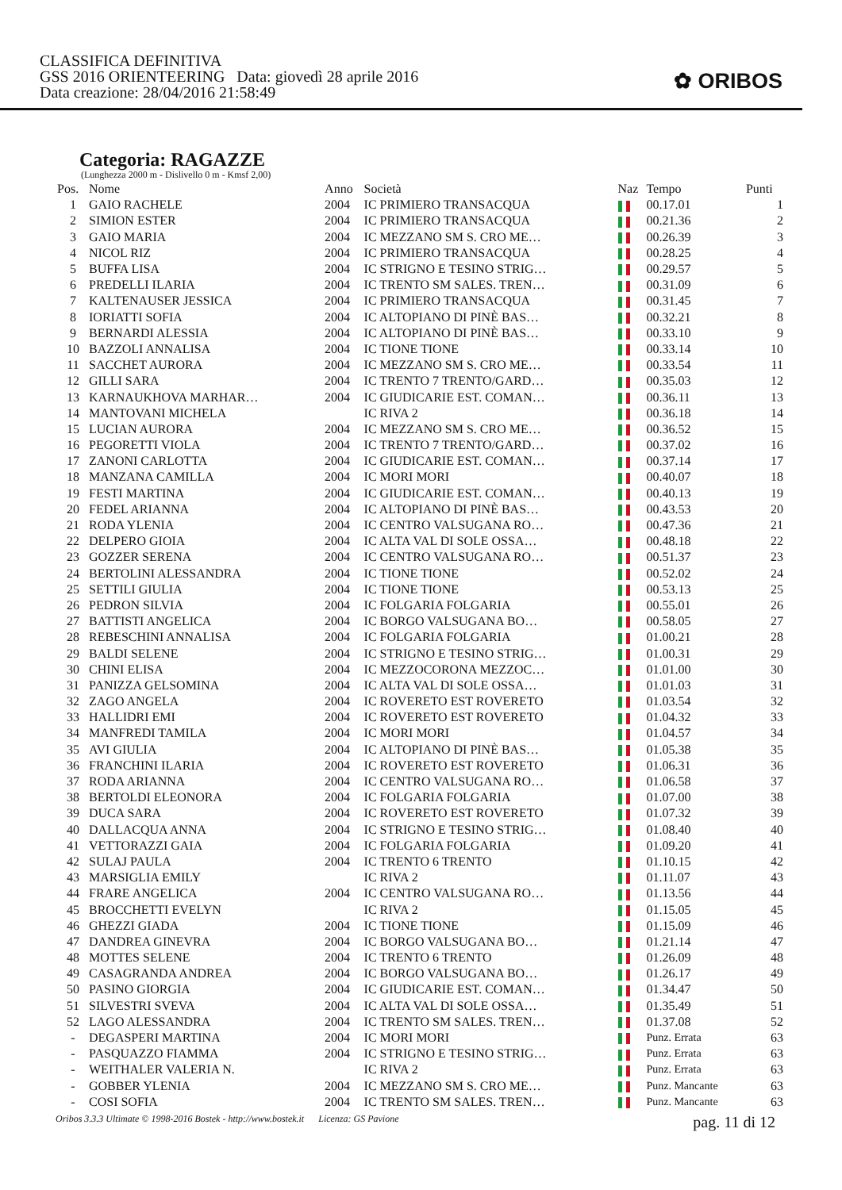CLASSIFICA DEFINITIVA
GSS 2016 ORIENTEERING Data: giovedì 28 aprile 2016
Data creazione: 28/04/2016 21:58:49
✿ ORIBOS
Categoria: RAGAZZE
(Lunghezza 2000 m - Dislivello 0 m - Kmsf 2,00)
| Pos. | Nome | Anno | Società | Naz | Tempo | Punti |
| --- | --- | --- | --- | --- | --- | --- |
| 1 | GAIO RACHELE | 2004 | IC PRIMIERO TRANSACQUA | | 00.17.01 | 1 |
| 2 | SIMION ESTER | 2004 | IC PRIMIERO TRANSACQUA | | 00.21.36 | 2 |
| 3 | GAIO MARIA | 2004 | IC MEZZANO SM S. CRO ME… | | 00.26.39 | 3 |
| 4 | NICOL RIZ | 2004 | IC PRIMIERO TRANSACQUA | | 00.28.25 | 4 |
| 5 | BUFFA LISA | 2004 | IC STRIGNO E TESINO STRIG… | | 00.29.57 | 5 |
| 6 | PREDELLI ILARIA | 2004 | IC TRENTO SM SALES. TREN… | | 00.31.09 | 6 |
| 7 | KALTENAUSER JESSICA | 2004 | IC PRIMIERO TRANSACQUA | | 00.31.45 | 7 |
| 8 | IORIATTI SOFIA | 2004 | IC ALTOPIANO DI PINÈ BAS… | | 00.32.21 | 8 |
| 9 | BERNARDI ALESSIA | 2004 | IC ALTOPIANO DI PINÈ BAS… | | 00.33.10 | 9 |
| 10 | BAZZOLI ANNALISA | 2004 | IC TIONE TIONE | | 00.33.14 | 10 |
| 11 | SACCHET AURORA | 2004 | IC MEZZANO SM S. CRO ME… | | 00.33.54 | 11 |
| 12 | GILLI SARA | 2004 | IC TRENTO 7 TRENTO/GARD… | | 00.35.03 | 12 |
| 13 | KARNAUKHOVA MARHAR… | 2004 | IC GIUDICARIE EST. COMAN… | | 00.36.11 | 13 |
| 14 | MANTOVANI MICHELA | | IC RIVA 2 | | 00.36.18 | 14 |
| 15 | LUCIAN AURORA | 2004 | IC MEZZANO SM S. CRO ME… | | 00.36.52 | 15 |
| 16 | PEGORETTI VIOLA | 2004 | IC TRENTO 7 TRENTO/GARD… | | 00.37.02 | 16 |
| 17 | ZANONI CARLOTTA | 2004 | IC GIUDICARIE EST. COMAN… | | 00.37.14 | 17 |
| 18 | MANZANA CAMILLA | 2004 | IC MORI MORI | | 00.40.07 | 18 |
| 19 | FESTI MARTINA | 2004 | IC GIUDICARIE EST. COMAN… | | 00.40.13 | 19 |
| 20 | FEDEL ARIANNA | 2004 | IC ALTOPIANO DI PINÈ BAS… | | 00.43.53 | 20 |
| 21 | RODA YLENIA | 2004 | IC CENTRO VALSUGANA RO… | | 00.47.36 | 21 |
| 22 | DELPERO GIOIA | 2004 | IC ALTA VAL DI SOLE OSSA… | | 00.48.18 | 22 |
| 23 | GOZZER SERENA | 2004 | IC CENTRO VALSUGANA RO… | | 00.51.37 | 23 |
| 24 | BERTOLINI ALESSANDRA | 2004 | IC TIONE TIONE | | 00.52.02 | 24 |
| 25 | SETTILI GIULIA | 2004 | IC TIONE TIONE | | 00.53.13 | 25 |
| 26 | PEDRON SILVIA | 2004 | IC FOLGARIA FOLGARIA | | 00.55.01 | 26 |
| 27 | BATTISTI ANGELICA | 2004 | IC BORGO VALSUGANA BO… | | 00.58.05 | 27 |
| 28 | REBESCHINI ANNALISA | 2004 | IC FOLGARIA FOLGARIA | | 01.00.21 | 28 |
| 29 | BALDI SELENE | 2004 | IC STRIGNO E TESINO STRIG… | | 01.00.31 | 29 |
| 30 | CHINI ELISA | 2004 | IC MEZZOCORONA MEZZOC… | | 01.01.00 | 30 |
| 31 | PANIZZA GELSOMINA | 2004 | IC ALTA VAL DI SOLE OSSA… | | 01.01.03 | 31 |
| 32 | ZAGO ANGELA | 2004 | IC ROVERETO EST ROVERETO | | 01.03.54 | 32 |
| 33 | HALLIDRI EMI | 2004 | IC ROVERETO EST ROVERETO | | 01.04.32 | 33 |
| 34 | MANFREDI TAMILA | 2004 | IC MORI MORI | | 01.04.57 | 34 |
| 35 | AVI GIULIA | 2004 | IC ALTOPIANO DI PINÈ BAS… | | 01.05.38 | 35 |
| 36 | FRANCHINI ILARIA | 2004 | IC ROVERETO EST ROVERETO | | 01.06.31 | 36 |
| 37 | RODA ARIANNA | 2004 | IC CENTRO VALSUGANA RO… | | 01.06.58 | 37 |
| 38 | BERTOLDI ELEONORA | 2004 | IC FOLGARIA FOLGARIA | | 01.07.00 | 38 |
| 39 | DUCA SARA | 2004 | IC ROVERETO EST ROVERETO | | 01.07.32 | 39 |
| 40 | DALLACQUA ANNA | 2004 | IC STRIGNO E TESINO STRIG… | | 01.08.40 | 40 |
| 41 | VETTORAZZI GAIA | 2004 | IC FOLGARIA FOLGARIA | | 01.09.20 | 41 |
| 42 | SULAJ PAULA | 2004 | IC TRENTO 6 TRENTO | | 01.10.15 | 42 |
| 43 | MARSIGLIA EMILY | | IC RIVA 2 | | 01.11.07 | 43 |
| 44 | FRARE ANGELICA | 2004 | IC CENTRO VALSUGANA RO… | | 01.13.56 | 44 |
| 45 | BROCCHETTI EVELYN | | IC RIVA 2 | | 01.15.05 | 45 |
| 46 | GHEZZI GIADA | 2004 | IC TIONE TIONE | | 01.15.09 | 46 |
| 47 | DANDREA GINEVRA | 2004 | IC BORGO VALSUGANA BO… | | 01.21.14 | 47 |
| 48 | MOTTES SELENE | 2004 | IC TRENTO 6 TRENTO | | 01.26.09 | 48 |
| 49 | CASAGRANDA ANDREA | 2004 | IC BORGO VALSUGANA BO… | | 01.26.17 | 49 |
| 50 | PASINO GIORGIA | 2004 | IC GIUDICARIE EST. COMAN… | | 01.34.47 | 50 |
| 51 | SILVESTRI SVEVA | 2004 | IC ALTA VAL DI SOLE OSSA… | | 01.35.49 | 51 |
| 52 | LAGO ALESSANDRA | 2004 | IC TRENTO SM SALES. TREN… | | 01.37.08 | 52 |
| - | DEGASPERI MARTINA | 2004 | IC MORI MORI | | Punz. Errata | 63 |
| - | PASQUAZZO FIAMMA | 2004 | IC STRIGNO E TESINO STRIG… | | Punz. Errata | 63 |
| - | WEITHALER VALERIA N. | | IC RIVA 2 | | Punz. Errata | 63 |
| - | GOBBER YLENIA | 2004 | IC MEZZANO SM S. CRO ME… | | Punz. Mancante | 63 |
| - | COSI SOFIA | 2004 | IC TRENTO SM SALES. TREN… | | Punz. Mancante | 63 |
Oribos 3.3.3 Ultimate © 1998-2016 Bostek - http://www.bostek.it Licenza: GS Pavione pag. 11 di 12